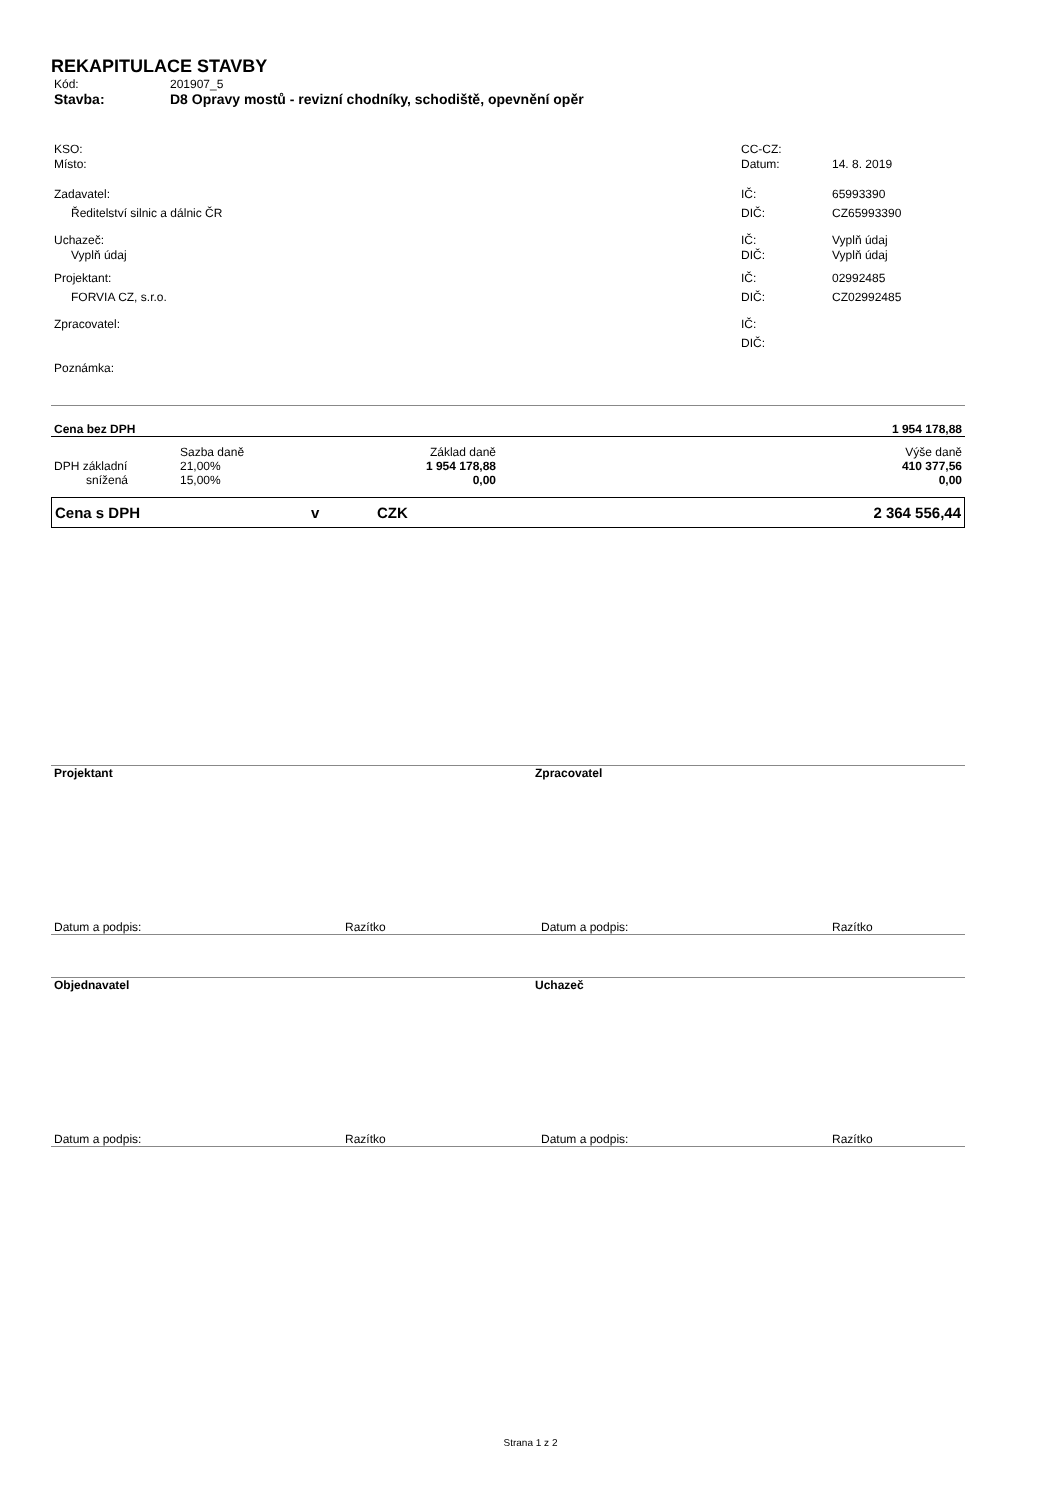REKAPITULACE STAVBY
| Kód: | 201907_5 |
| Stavba: | D8 Opravy mostů - revizní chodníky, schodiště, opevnění opěr |
| KSO: | CC-CZ: | |
| Místo: | Datum: | 14. 8. 2019 |
| Zadavatel: | IČ: | 65993390 |
| Ředitelství silnic a dálnic ČR | DIČ: | CZ65993390 |
| Uchazeč: | IČ: | Vyplň údaj |
| Vyplň údaj | DIČ: | Vyplň údaj |
| Projektant: | IČ: | 02992485 |
| FORVIA CZ, s.r.o. | DIČ: | CZ02992485 |
| Zpracovatel: | IČ: | |
| | DIČ: | |
| Poznámka: | | |
| Cena bez DPH | 1 954 178,88 |
| | Sazba daně | Základ daně | Výše daně |
| DPH základní | 21,00% | 1 954 178,88 | 410 377,56 |
| snížená | 15,00% | 0,00 | 0,00 |
| Cena s DPH | v | CZK | 2 364 556,44 |
| Projektant | Zpracovatel |
| Datum a podpis: | Razítko | Datum a podpis: | Razítko |
| Objednavatel | Uchazeč |
| Datum a podpis: | Razítko | Datum a podpis: | Razítko |
Strana 1 z 2